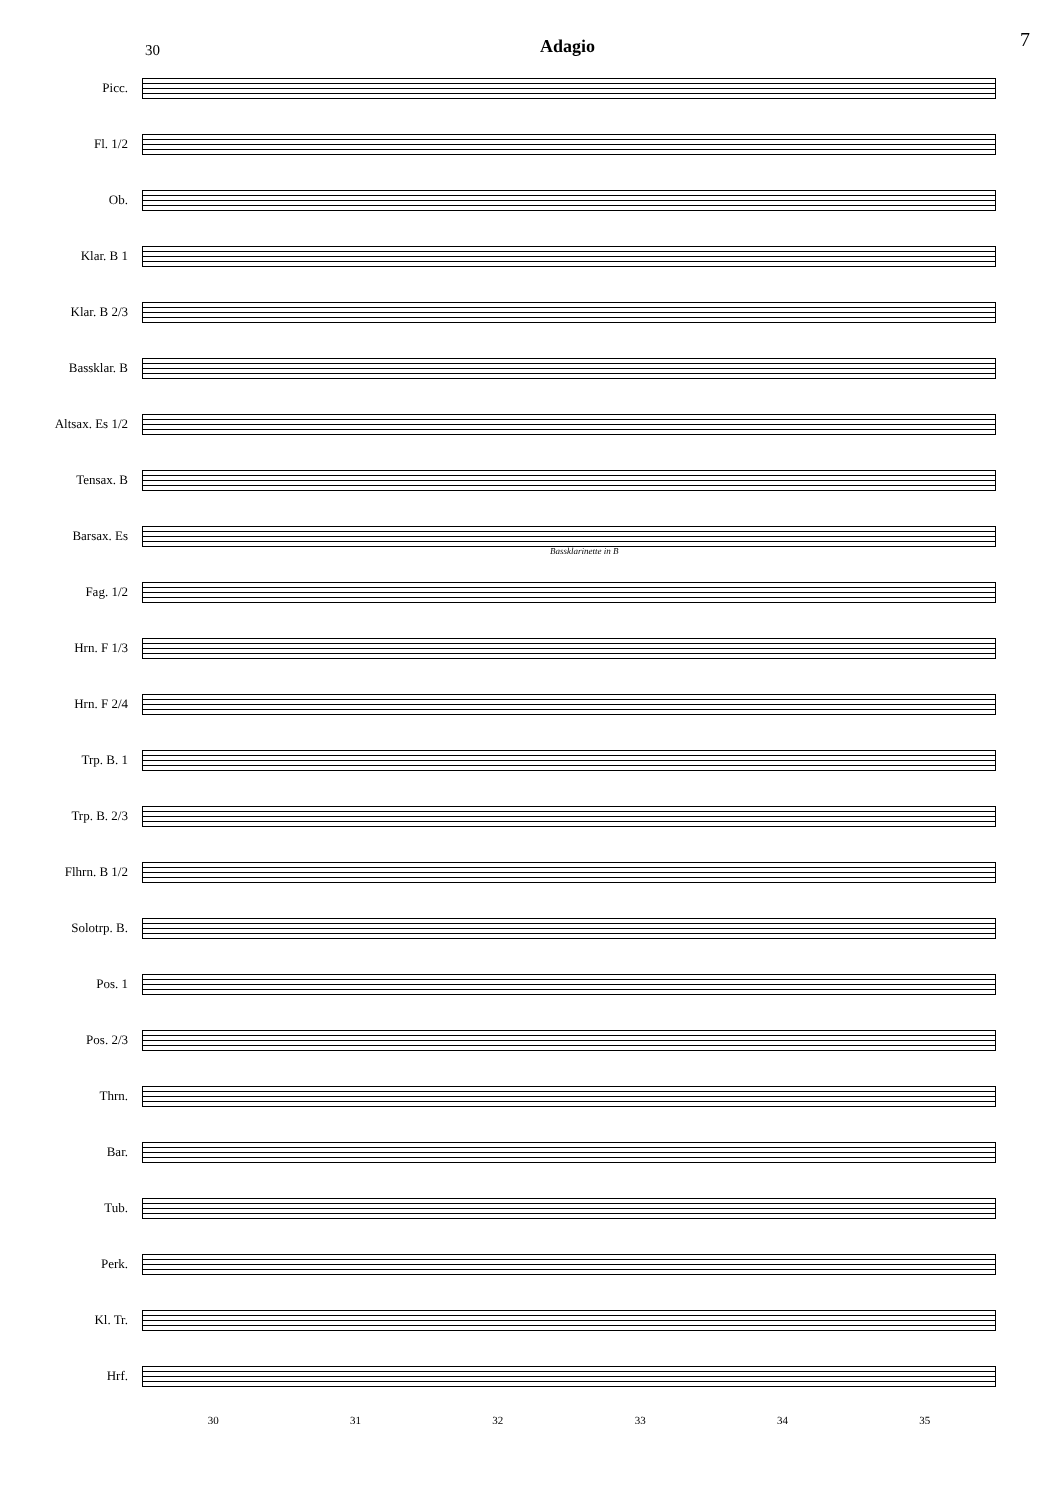30 Adagio 7
Picc.
Fl. 1/2
Ob.
Klar. B 1
Klar. B 2/3
Bassklar. B
Altsax. Es 1/2
Tensax. B
Barsax. Es
Bassklarinette in B
Fag. 1/2
Hrn. F 1/3
Hrn. F 2/4
Trp. B. 1
Trp. B. 2/3
Flhrn. B 1/2
Solotrp. B.
Pos. 1
Pos. 2/3
Thrn.
Bar.
Tub.
Perk.
Kl. Tr.
Hrf.
30 31 32 33 34 35